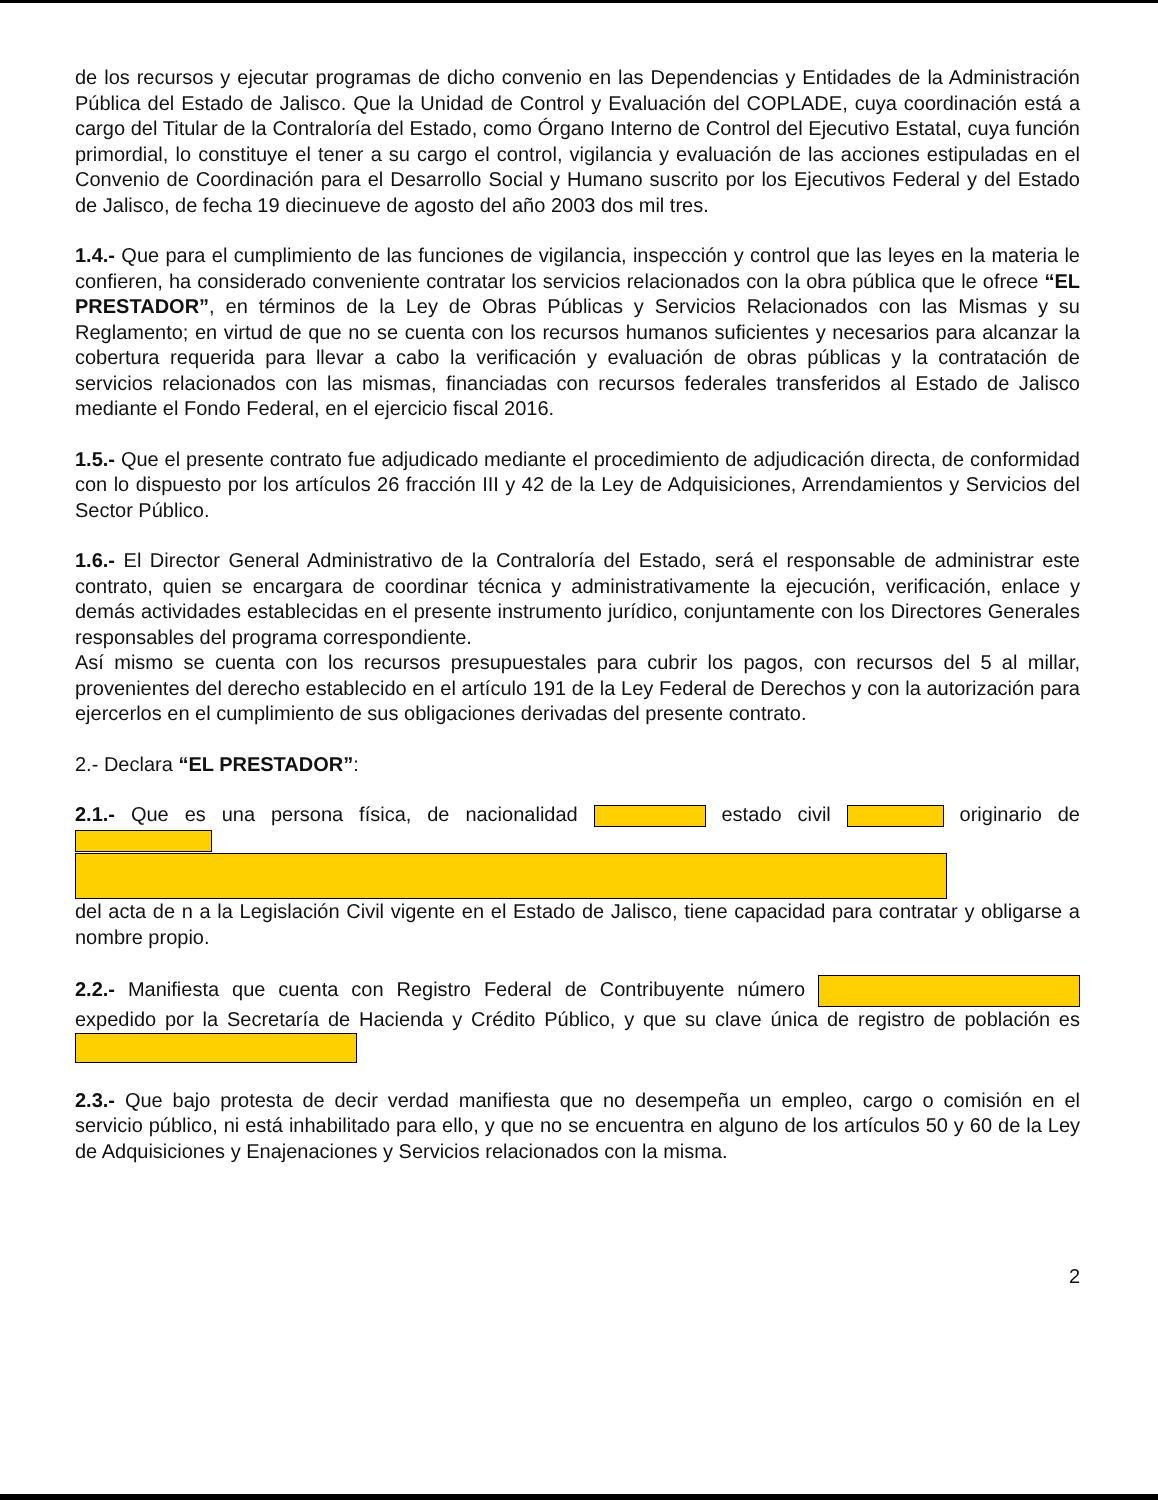de los recursos y ejecutar programas de dicho convenio en las Dependencias y Entidades de la Administración Pública del Estado de Jalisco. Que la Unidad de Control y Evaluación del COPLADE, cuya coordinación está a cargo del Titular de la Contraloría del Estado, como Órgano Interno de Control del Ejecutivo Estatal, cuya función primordial, lo constituye el tener a su cargo el control, vigilancia y evaluación de las acciones estipuladas en el Convenio de Coordinación para el Desarrollo Social y Humano suscrito por los Ejecutivos Federal y del Estado de Jalisco, de fecha 19 diecinueve de agosto del año 2003 dos mil tres.
1.4.- Que para el cumplimiento de las funciones de vigilancia, inspección y control que las leyes en la materia le confieren, ha considerado conveniente contratar los servicios relacionados con la obra pública que le ofrece “EL PRESTADOR”, en términos de la Ley de Obras Públicas y Servicios Relacionados con las Mismas y su Reglamento; en virtud de que no se cuenta con los recursos humanos suficientes y necesarios para alcanzar la cobertura requerida para llevar a cabo la verificación y evaluación de obras públicas y la contratación de servicios relacionados con las mismas, financiadas con recursos federales transferidos al Estado de Jalisco mediante el Fondo Federal, en el ejercicio fiscal 2016.
1.5.- Que el presente contrato fue adjudicado mediante el procedimiento de adjudicación directa, de conformidad con lo dispuesto por los artículos 26 fracción III y 42 de la Ley de Adquisiciones, Arrendamientos y Servicios del Sector Público.
1.6.- El Director General Administrativo de la Contraloría del Estado, será el responsable de administrar este contrato, quien se encargara de coordinar técnica y administrativamente la ejecución, verificación, enlace y demás actividades establecidas en el presente instrumento jurídico, conjuntamente con los Directores Generales responsables del programa correspondiente.
Así mismo se cuenta con los recursos presupuestales para cubrir los pagos, con recursos del 5 al millar, provenientes del derecho establecido en el artículo 191 de la Ley Federal de Derechos y con la autorización para ejercerlos en el cumplimiento de sus obligaciones derivadas del presente contrato.
2.- Declara “EL PRESTADOR”:
2.1.- Que es una persona física, de nacionalidad estado civil originario de
del acta de n a la Legislación Civil vigente en el Estado de Jalisco, tiene capacidad para contratar y obligarse a nombre propio.
2.2.- Manifiesta que cuenta con Registro Federal de Contribuyente número expedido por la Secretaría de Hacienda y Crédito Público, y que su clave única de registro de población es
2.3.- Que bajo protesta de decir verdad manifiesta que no desempeña un empleo, cargo o comisión en el servicio público, ni está inhabilitado para ello, y que no se encuentra en alguno de los artículos 50 y 60 de la Ley de Adquisiciones y Enajenaciones y Servicios relacionados con la misma.
2